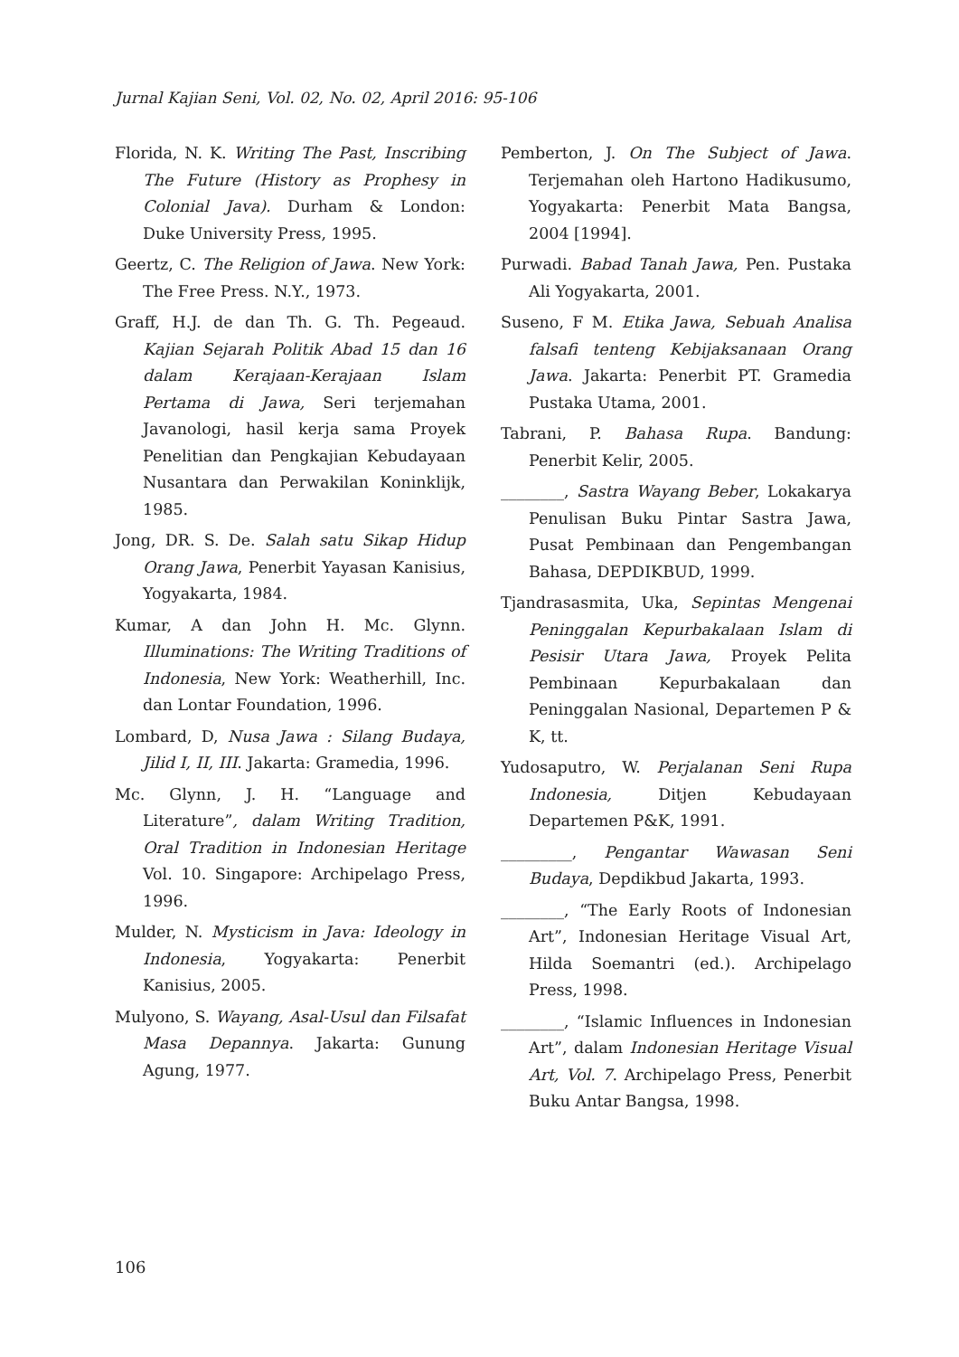Jurnal Kajian Seni, Vol. 02, No. 02, April 2016: 95-106
Florida, N. K. Writing The Past, Inscribing The Future (History as Prophesy in Colonial Java). Durham & London: Duke University Press, 1995.
Geertz, C. The Religion of Jawa. New York: The Free Press. N.Y., 1973.
Graff, H.J. de dan Th. G. Th. Pegeaud. Kajian Sejarah Politik Abad 15 dan 16 dalam Kerajaan-Kerajaan Islam Pertama di Jawa, Seri terjemahan Javanologi, hasil kerja sama Proyek Penelitian dan Pengkajian Kebudayaan Nusantara dan Perwakilan Koninklijk, 1985.
Jong, DR. S. De. Salah satu Sikap Hidup Orang Jawa, Penerbit Yayasan Kanisius, Yogyakarta, 1984.
Kumar, A dan John H. Mc. Glynn. Illuminations: The Writing Traditions of Indonesia, New York: Weatherhill, Inc. dan Lontar Foundation, 1996.
Lombard, D, Nusa Jawa : Silang Budaya, Jilid I, II, III. Jakarta: Gramedia, 1996.
Mc. Glynn, J. H. “Language and Literature”, dalam Writing Tradition, Oral Tradition in Indonesian Heritage Vol. 10. Singapore: Archipelago Press, 1996.
Mulder, N. Mysticism in Java: Ideology in Indonesia, Yogyakarta: Penerbit Kanisius, 2005.
Mulyono, S. Wayang, Asal-Usul dan Filsafat Masa Depannya. Jakarta: Gunung Agung, 1977.
Pemberton, J. On The Subject of Jawa. Terjemahan oleh Hartono Hadikusumo, Yogyakarta: Penerbit Mata Bangsa, 2004 [1994].
Purwadi. Babad Tanah Jawa, Pen. Pustaka Ali Yogyakarta, 2001.
Suseno, F M. Etika Jawa, Sebuah Analisa falsafi tenteng Kebijaksanaan Orang Jawa. Jakarta: Penerbit PT. Gramedia Pustaka Utama, 2001.
Tabrani, P. Bahasa Rupa. Bandung: Penerbit Kelir, 2005.
________, Sastra Wayang Beber, Lokakarya Penulisan Buku Pintar Sastra Jawa, Pusat Pembinaan dan Pengembangan Bahasa, DEPDIKBUD, 1999.
Tjandrasasmita, Uka, Sepintas Mengenai Peninggalan Kepurbakalaan Islam di Pesisir Utara Jawa, Proyek Pelita Pembinaan Kepurbakalaan dan Peninggalan Nasional, Departemen P & K, tt.
Yudosaputro, W. Perjalanan Seni Rupa Indonesia, Ditjen Kebudayaan Departemen P&K, 1991.
_________, Pengantar Wawasan Seni Budaya, Depdikbud Jakarta, 1993.
________, “The Early Roots of Indonesian Art”, Indonesian Heritage Visual Art, Hilda Soemantri (ed.). Archipelago Press, 1998.
________, “Islamic Influences in Indonesian Art”, dalam Indonesian Heritage Visual Art, Vol. 7. Archipelago Press, Penerbit Buku Antar Bangsa, 1998.
106